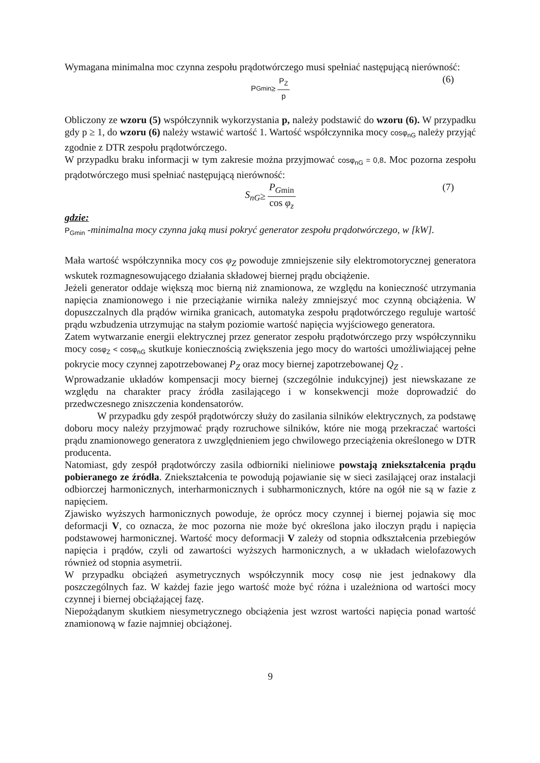Wymagana minimalna moc czynna zespołu prądotwórczego musi spełniać następującą nierówność:
P<sub>Gmin</sub> ≥ P<sub>Z</sub> p
(6)
Obliczony ze wzoru (5) współczynnik wykorzystania p, należy podstawić do wzoru (6). W przypadku gdy p ≥ 1, do wzoru (6) należy wstawić wartość 1. Wartość współczynnika mocy cosφ<sub>nG</sub> należy przyjąć zgodnie z DTR zespołu prądotwórczego.
W przypadku braku informacji w tym zakresie można przyjmować cosφ<sub>nG</sub> = 0,8. Moc pozorna zespołu prądotwórczego musi spełniać następującą nierówność:
S<sub>nG</sub> ≥ P<sub>G</sub><sub>min</sub> cos φ<sub>z</sub>
(7)
gdzie:
P<sub>Gmin</sub> -minimalna mocy czynna jaką musi pokryć generator zespołu prądotwórczego, w [kW].
Mała wartość współczynnika mocy cos φ<sub>Z</sub> powoduje zmniejszenie siły elektromotorycznej generatora wskutek rozmagnesowującego działania składowej biernej prądu obciążenie.
Jeżeli generator oddaje większą moc bierną niż znamionowa, ze względu na konieczność utrzymania napięcia znamionowego i nie przeciążanie wirnika należy zmniejszyć moc czynną obciążenia. W dopuszczalnych dla prądów wirnika granicach, automatyka zespołu prądotwórczego reguluje wartość prądu wzbudzenia utrzymując na stałym poziomie wartość napięcia wyjściowego generatora.
Zatem wytwarzanie energii elektrycznej przez generator zespołu prądotwórczego przy współczynniku mocy cosφ<sub>Z</sub> < cosφ<sub>nG</sub> skutkuje koniecznością zwiększenia jego mocy do wartości umożliwiającej pełne pokrycie mocy czynnej zapotrzebowanej P<sub>Z</sub> oraz mocy biernej zapotrzebowanej Q<sub>Z</sub> .
Wprowadzanie układów kompensacji mocy biernej (szczególnie indukcyjnej) jest niewskazane ze względu na charakter pracy źródła zasilającego i w konsekwencji może doprowadzić do przedwczesnego zniszczenia kondensatorów.
W przypadku gdy zespół prądotwórczy służy do zasilania silników elektrycznych, za podstawę doboru mocy należy przyjmować prądy rozruchowe silników, które nie mogą przekraczać wartości prądu znamionowego generatora z uwzględnieniem jego chwilowego przeciążenia określonego w DTR producenta.
Natomiast, gdy zespół prądotwórczy zasila odbiorniki nieliniowe powstają zniekształcenia prądu pobieranego ze źródła. Zniekształcenia te powodują pojawianie się w sieci zasilającej oraz instalacji odbiorczej harmonicznych, interharmonicznych i subharmonicznych, które na ogół nie są w fazie z napięciem.
Zjawisko wyższych harmonicznych powoduje, że oprócz mocy czynnej i biernej pojawia się moc deformacji V, co oznacza, że moc pozorna nie może być określona jako iloczyn prądu i napięcia podstawowej harmonicznej. Wartość mocy deformacji V zależy od stopnia odkształcenia przebiegów napięcia i prądów, czyli od zawartości wyższych harmonicznych, a w układach wielofazowych również od stopnia asymetrii.
W przypadku obciążeń asymetrycznych współczynnik mocy cosφ nie jest jednakowy dla poszczególnych faz. W każdej fazie jego wartość może być różna i uzależniona od wartości mocy czynnej i biernej obciążającej fazę.
Niepożądanym skutkiem niesymetrycznego obciążenia jest wzrost wartości napięcia ponad wartość znamionową w fazie najmniej obciążonej.
9